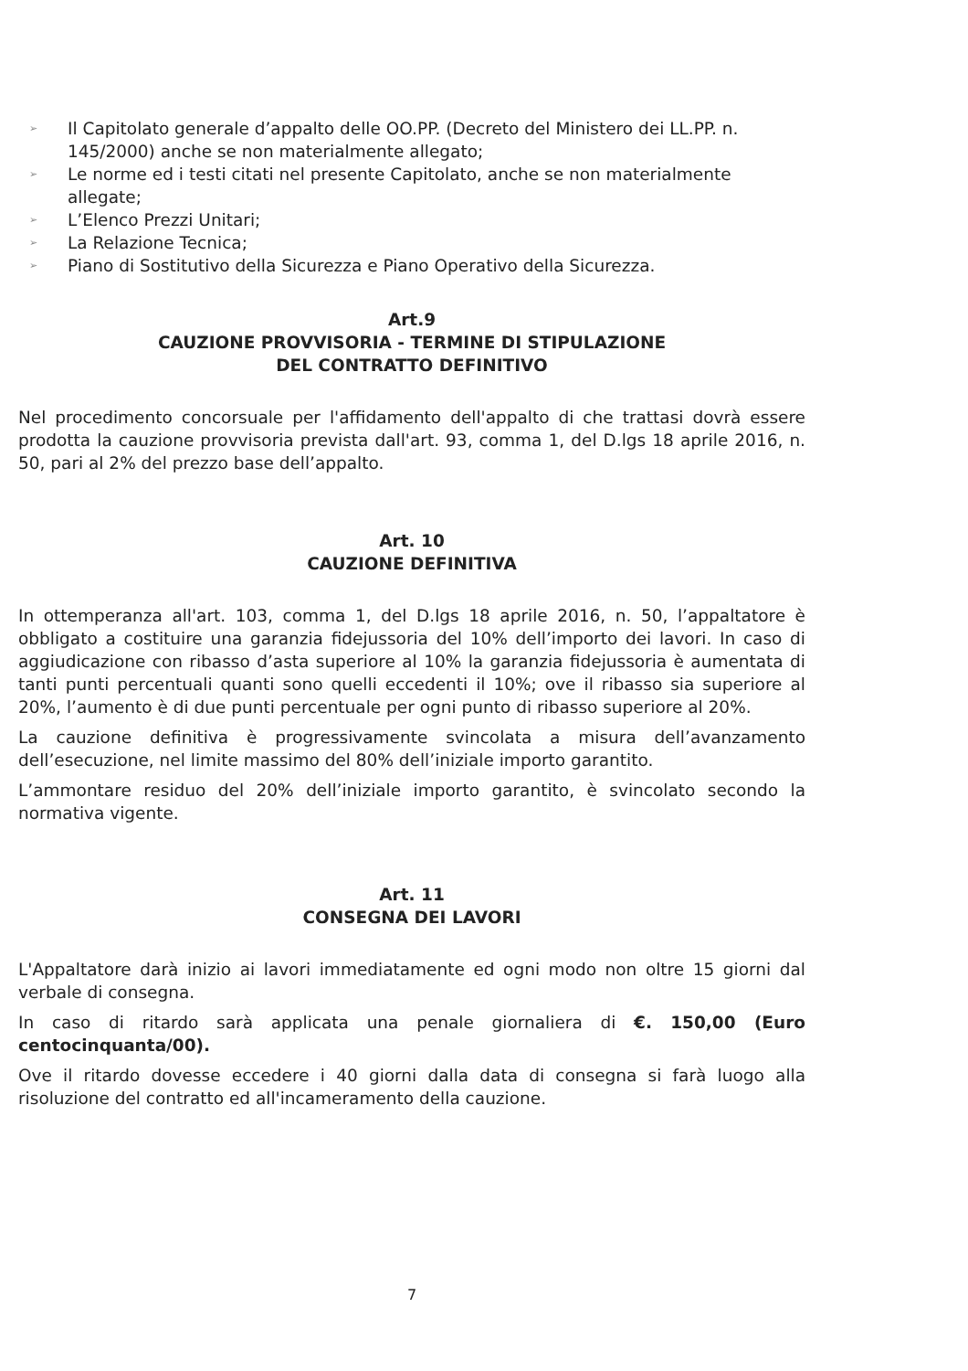➢ Il Capitolato generale d’appalto delle OO.PP. (Decreto del Ministero dei LL.PP. n. 145/2000) anche se non materialmente allegato;
➢ Le norme ed i testi citati nel presente Capitolato, anche se non materialmente allegate;
➢ L’Elenco Prezzi Unitari;
➢ La Relazione Tecnica;
➢ Piano di Sostitutivo della Sicurezza e Piano Operativo della Sicurezza.
Art.9
CAUZIONE PROVVISORIA - TERMINE DI STIPULAZIONE
DEL CONTRATTO DEFINITIVO
Nel procedimento concorsuale per l'affidamento dell'appalto di che trattasi dovrà essere prodotta la cauzione provvisoria prevista dall'art. 93, comma 1, del D.lgs 18 aprile 2016, n. 50, pari al 2% del prezzo base dell’appalto.
Art. 10
CAUZIONE DEFINITIVA
In ottemperanza all'art. 103, comma 1, del D.lgs 18 aprile 2016, n. 50, l’appaltatore è obbligato a costituire una garanzia fidejussoria del 10% dell’importo dei lavori. In caso di aggiudicazione con ribasso d’asta superiore al 10% la garanzia fidejussoria è aumentata di tanti punti percentuali quanti sono quelli eccedenti il 10%; ove il ribasso sia superiore al 20%, l’aumento è di due punti percentuale per ogni punto di ribasso superiore al 20%.
La cauzione definitiva è progressivamente svincolata a misura dell’avanzamento dell’esecuzione, nel limite massimo del 80% dell’iniziale importo garantito.
L’ammontare residuo del 20% dell’iniziale importo garantito, è svincolato secondo la normativa vigente.
Art. 11
CONSEGNA DEI LAVORI
L'Appaltatore darà inizio ai lavori immediatamente ed ogni modo non oltre 15 giorni dal verbale di consegna.
In caso di ritardo sarà applicata una penale giornaliera di €. 150,00 (Euro centocinquanta/00).
Ove il ritardo dovesse eccedere i 40 giorni dalla data di consegna si farà luogo alla risoluzione del contratto ed all'incameramento della cauzione.
7